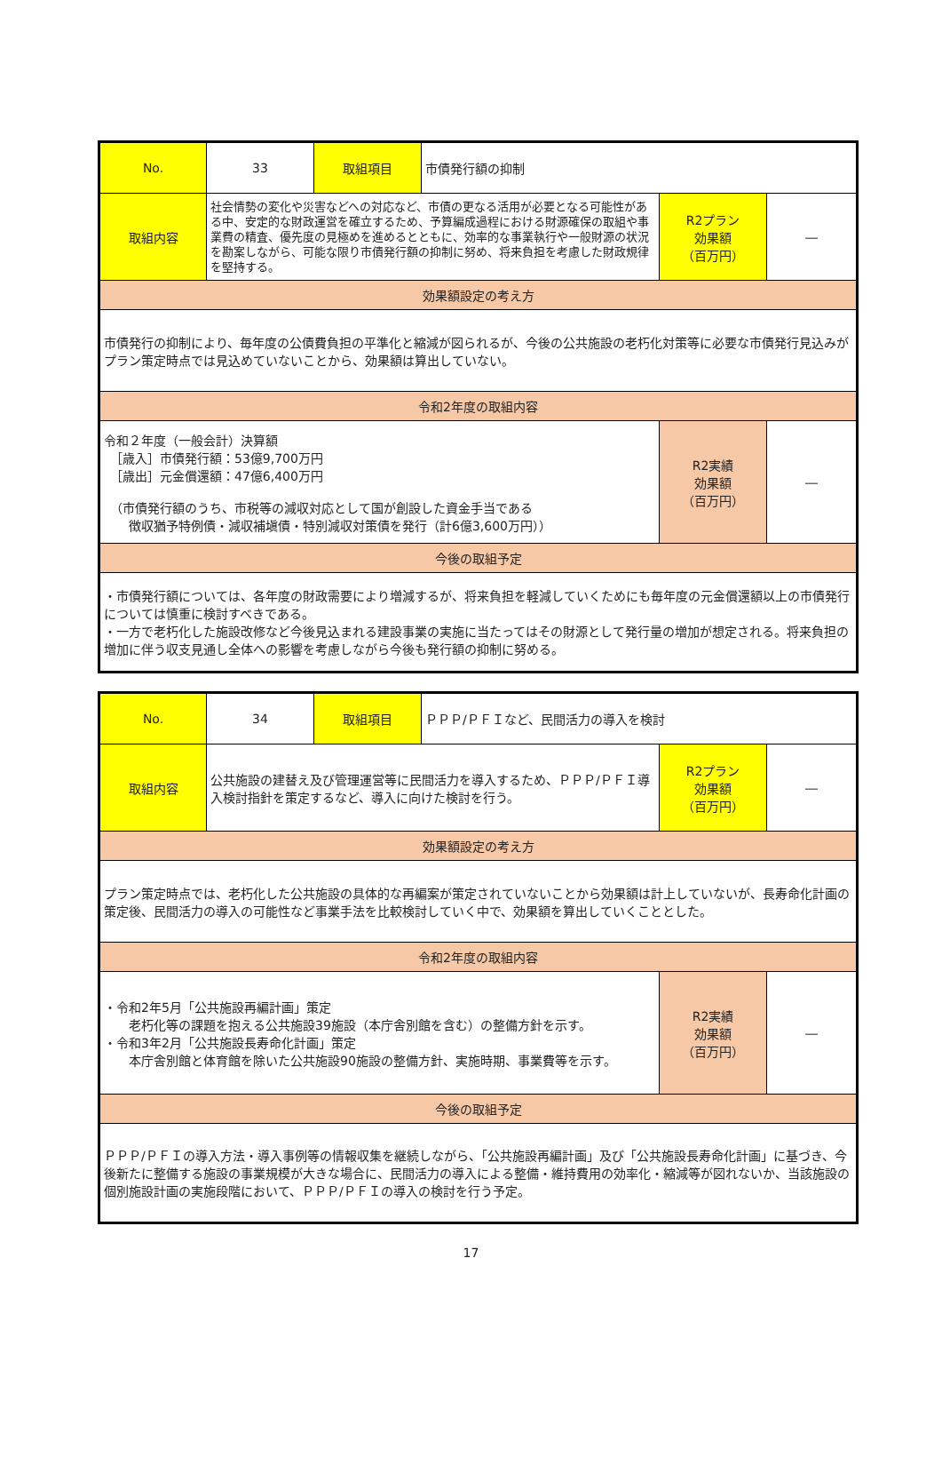| No. | 33 | 取組項目 | 市債発行額の抑制 | | |
| 取組内容 | 社会情勢の変化や災害などへの対応など、市債の更なる活用が必要となる可能性がある中、安定的な財政運営を確立するため、予算編成過程における財源確保の取組や事業費の精査、優先度の見極めを進めるとともに、効率的な事業執行や一般財源の状況を勘案しながら、可能な限り市債発行額の抑制に努め、将来負担を考慮した財政規律を堅持する。 | | | R2プラン 効果額 （百万円） | ― |
| 効果額設定の考え方 | | | | | |
| 市債発行の抑制により、毎年度の公債費負担の平準化と縮減が図られるが、今後の公共施設の老朽化対策等に必要な市債発行見込みがプラン策定時点では見込めていないことから、効果額は算出していない。 | | | | | |
| 令和2年度の取組内容 | | | | | |
| 令和２年度（一般会計）決算額 ［歳入］市債発行額：53億9,700万円 ［歳出］元金償還額：47億6,400万円 （市債発行額のうち、市税等の減収対応として国が創設した資金手当である 徴収猶予特例債・減収補塡債・特別減収対策債を発行（計6億3,600万円）） | | | | R2実績 効果額 （百万円） | ― |
| 今後の取組予定 | | | | | |
| ・市債発行額については、各年度の財政需要により増減するが、将来負担を軽減していくためにも毎年度の元金償還額以上の市債発行については慎重に検討すべきである。 ・一方で老朽化した施設改修など今後見込まれる建設事業の実施に当たってはその財源として発行量の増加が想定される。将来負担の増加に伴う収支見通し全体への影響を考慮しながら今後も発行額の抑制に努める。 | | | | | |
| No. | 34 | 取組項目 | ＰＰＰ/ＰＦＩなど、民間活力の導入を検討 | | |
| 取組内容 | 公共施設の建替え及び管理運営等に民間活力を導入するため、ＰＰＰ/ＰＦＩ導入検討指針を策定するなど、導入に向けた検討を行う。 | | | R2プラン 効果額 （百万円） | ― |
| 効果額設定の考え方 | | | | | |
| プラン策定時点では、老朽化した公共施設の具体的な再編案が策定されていないことから効果額は計上していないが、長寿命化計画の策定後、民間活力の導入の可能性など事業手法を比較検討していく中で、効果額を算出していくこととした。 | | | | | |
| 令和2年度の取組内容 | | | | | |
| ・令和2年5月「公共施設再編計画」策定 老朽化等の課題を抱える公共施設39施設（本庁舎別館を含む）の整備方針を示す。 ・令和3年2月「公共施設長寿命化計画」策定 本庁舎別館と体育館を除いた公共施設90施設の整備方針、実施時期、事業費等を示す。 | | | | R2実績 効果額 （百万円） | ― |
| 今後の取組予定 | | | | | |
| ＰＰＰ/ＰＦＩの導入方法・導入事例等の情報収集を継続しながら、「公共施設再編計画」及び「公共施設長寿命化計画」に基づき、今後新たに整備する施設の事業規模が大きな場合に、民間活力の導入による整備・維持費用の効率化・縮減等が図れないか、当該施設の個別施設計画の実施段階において、ＰＰＰ/ＰＦＩの導入の検討を行う予定。 | | | | | |
17